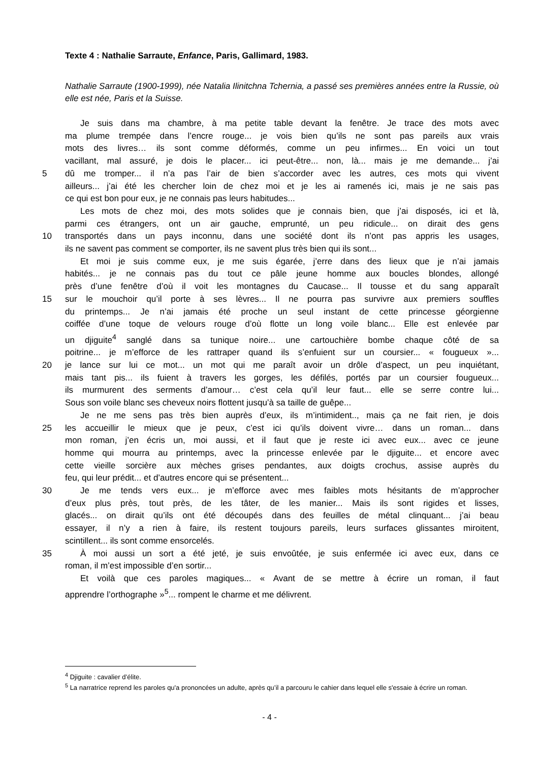Texte 4 : Nathalie Sarraute, Enfance, Paris, Gallimard, 1983.
Nathalie Sarraute (1900-1999), née Natalia Ilinitchna Tchernia, a passé ses premières années entre la Russie, où elle est née, Paris et la Suisse.
Je suis dans ma chambre, à ma petite table devant la fenêtre. Je trace des mots avec
ma plume trempée dans l’encre rouge... je vois bien qu’ils ne sont pas pareils aux vrais
mots des livres… ils sont comme déformés, comme un peu infirmes... En voici un tout
vacillant, mal assuré, je dois le placer... ici peut-être... non, là... mais je me demande... j’ai
5 dû me tromper... il n’a pas l’air de bien s’accorder avec les autres, ces mots qui vivent
ailleurs... j’ai été les chercher loin de chez moi et je les ai ramenés ici, mais je ne sais pas
ce qui est bon pour eux, je ne connais pas leurs habitudes...
Les mots de chez moi, des mots solides que je connais bien, que j’ai disposés, ici et là,
parmi ces étrangers, ont un air gauche, emprunté, un peu ridicule... on dirait des gens
10 transportés dans un pays inconnu, dans une société dont ils n’ont pas appris les usages,
ils ne savent pas comment se comporter, ils ne savent plus très bien qui ils sont...
Et moi je suis comme eux, je me suis égarée, j’erre dans des lieux que je n’ai jamais
habités... je ne connais pas du tout ce pâle jeune homme aux boucles blondes, allongé
près d’une fenêtre d’où il voit les montagnes du Caucase... Il tousse et du sang apparaît
15 sur le mouchoir qu’il porte à ses lèvres... Il ne pourra pas survivre aux premiers souffles
du printemps... Je n’ai jamais été proche un seul instant de cette princesse géorgienne
coiffée d’une toque de velours rouge d’où flotte un long voile blanc... Elle est enlevée par
un djiguite<sup>4</sup> sanglé dans sa tunique noire... une cartouchière bombe chaque côté de sa
poitrine... je m’efforce de les rattraper quand ils s’enfuient sur un coursier... « fougueux »...
20 je lance sur lui ce mot... un mot qui me paraît avoir un drôle d’aspect, un peu inquiétant,
mais tant pis... ils fuient à travers les gorges, les défilés, portés par un coursier fougueux...
ils murmurent des serments d’amour… c’est cela qu’il leur faut... elle se serre contre lui...
Sous son voile blanc ses cheveux noirs flottent jusqu’à sa taille de guêpe...
Je ne me sens pas très bien auprès d’eux, ils m’intimident.., mais ça ne fait rien, je dois
25 les accueillir le mieux que je peux, c’est ici qu’ils doivent vivre… dans un roman... dans
mon roman, j’en écris un, moi aussi, et il faut que je reste ici avec eux... avec ce jeune
homme qui mourra au printemps, avec la princesse enlevée par le djiguite... et encore avec
cette vieille sorcière aux mèches grises pendantes, aux doigts crochus, assise auprès du
feu, qui leur prédit... et d’autres encore qui se présentent...
30 Je me tends vers eux... je m’efforce avec mes faibles mots hésitants de m’approcher
d’eux plus près, tout près, de les tâter, de les manier... Mais ils sont rigides et lisses,
glacés... on dirait qu’ils ont été découpés dans des feuilles de métal clinquant... j’ai beau
essayer, il n’y a rien à faire, ils restent toujours pareils, leurs surfaces glissantes miroitent,
scintillent... ils sont comme ensorcelés.
35 À moi aussi un sort a été jeté, je suis envoûtée, je suis enfermée ici avec eux, dans ce
roman, il m’est impossible d’en sortir...
Et voilà que ces paroles magiques... « Avant de se mettre à écrire un roman, il faut
apprendre l’orthographe »<sup>5</sup>... rompent le charme et me délivrent.
<sup>4</sup> Djiguite : cavalier d’élite.
<sup>5</sup> La narratrice reprend les paroles qu'a prononcées un adulte, après qu’il a parcouru le cahier dans lequel elle s'essaie à écrire un roman.
- 4 -